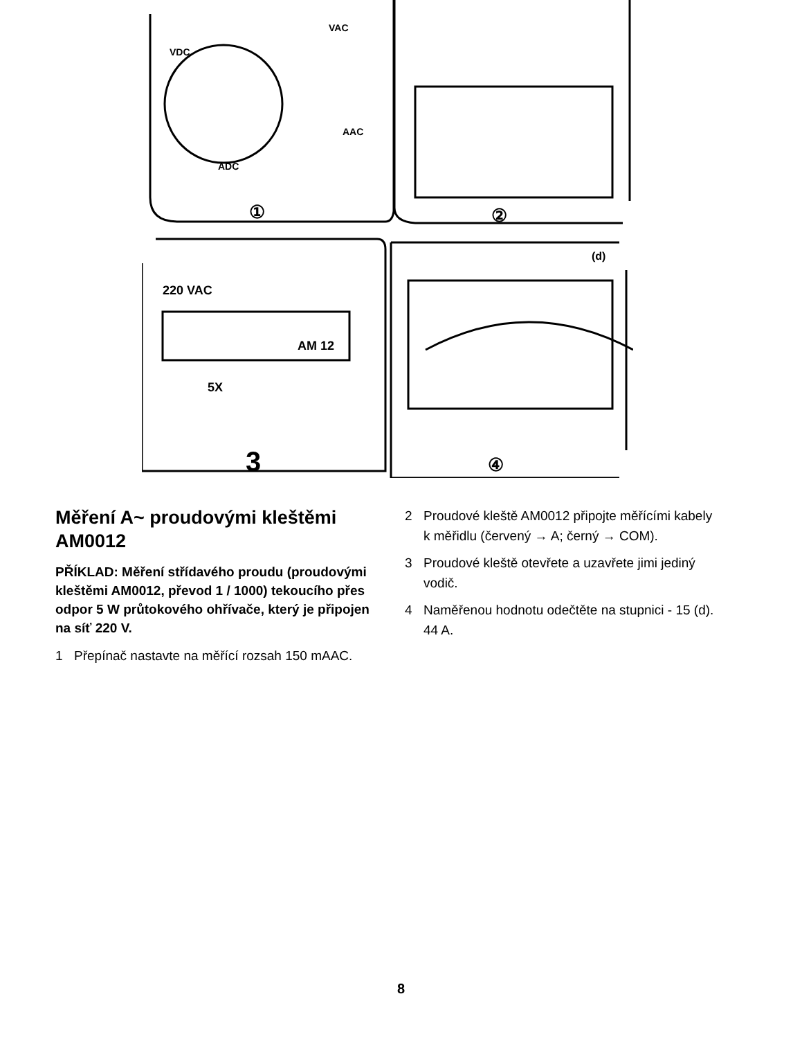VDC
VAC
AAC
ADC
220 VAC
AM 12
5X
①
②
3
④
(d)
Měření A~ proudovými kleštěmi AM0012
PŘÍKLAD: Měření střídavého proudu (proudovými kleštěmi AM0012, převod 1 / 1000) tekoucího přes odpor 5 W průtokového ohřívače, který je připojen na síť 220 V.
1 Přepínač nastavte na měřící rozsah 150 mAAC.
2 Proudové kleště AM0012 připojte měřícími kabely k měřidlu (červený → A; černý → COM).
3 Proudové kleště otevřete a uzavřete jimi jediný vodič.
4 Naměřenou hodnotu odečtěte na stupnici - 15 (d). 44 A.
8